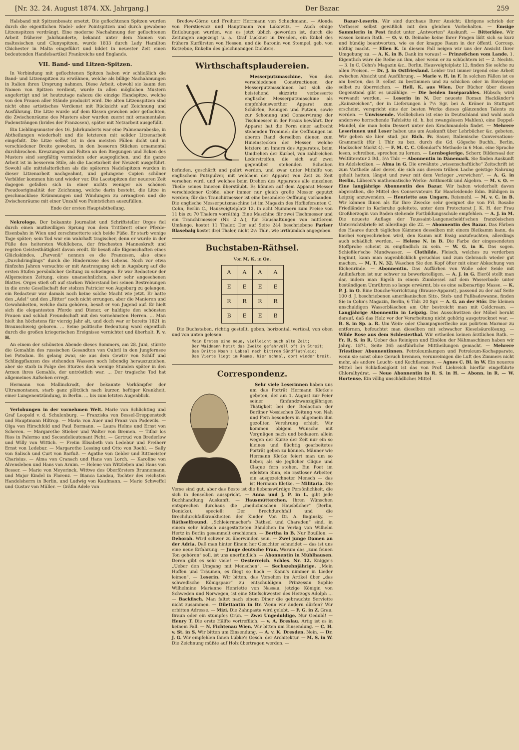[Nr. 32. 24. August 1874. XX. Jahrgang.] Der Bazar. 259
Halsband mit Spitzenbesatz ersetzt. Die geflochtenen Spitzen wurden durch die eigentlichen Nadel- oder Pointspitzen und durch gewobene Litzenspitzen verdrängt. Eine moderne Nachahmung der geflochtenen Arbeit früherer Jahrhunderte, bekannt unter dem Namen von maltesischen und Clunyspitzen, wurde 1833 durch Lady Hamilton Chichester in Malta eingeführt und bildet in neuester Zeit einen bedeutenden Handelsartikel Frankreichs und Englands.
VII. Band- und Litzen-Spitzen.
In Verbindung mit geflochtenen Spitzen haben wir schließlich die Band- und Litzenspitzen zu erwähnen, welche als billige Nachahmungen in Italien ihren Ursprung nahmen. Diese Arbeit, obwohl sie kaum den Namen von Spitzen verdient, wurde in allen möglichen Mustern angefertigt und ist heutzutage nahezu die einzige Handspitze, welche von den Frauen aller Stände producirt wird. Die alten Litzenspitzen sind nicht ohne artistisches Verdienst mit Rücksicht auf Zeichnung und Ausführung. Die Litze wurde auf dem Kissen gewoben oder geflochten, die Zwischenräume des Musters aber wurden zuerst mit ornamentalen Fadensträngen (brides der Franzosen), später mit Netzarbeit ausgefüllt.
Ein Lieblingsmuster des 16. Jahrhunderts war eine Palmenarabeske, in Abtheilungen wiederholt und die letzteren mit solider Litzenarbeit eingefaßt. Die Litze selbst ist in den meisten Fällen dicht und in verschiedener Breite gewoben, in den besseren Stücken ornamental durchbrochen. Kreuzungen und Falten an den Biegungen und Ecken des Musters sind sorgfältig vermieden oder ausgeglichen, und die ganze Arbeit ist in besserem Stile, als die Lacetarbeit der Neuzeit ausgeführt. Sowohl alle mittelalterlichen als die späteren Nadelspitzen wurden in dieser Litzenarbeit nachgeahmt, und gelungene Copien schöner Vorbilder kommen hin und wieder vor. Die Lacetspitzen der neueren Zeit dagegen gefallen sich in einer nichts weniger als schönen Pseudooriginalität der Zeichnung, welche darin besteht, die Litze in geschmacklose Krümmungen und Windungen zu arrangiren und die Zwischenräume mit einer Unzahl von Pointstichen auszufüllen.
Ende der ersten Hauptabtheilung.
Nekrologe. Der bekannte Journalist und Schriftsteller Orges fiel durch einen muthwilligen Sprung von dem Trittbrett einer Pferde-Eisenbahn in Wien und zerschmetterte sich beide Füße. Er starb wenige Tage später; sein Tod war ein wahrhaft tragischer, denn er wurde in der Fülle des heitersten Wohllebens, der frischesten Manneskraft und regsten Geistesthätigkeit davon ereilt. Er besaß alle Eigenschaften eines Glückskindes, „Parvenü“ nennen es die Franzosen, also eines „Durchdringlings“ durch die Hindernisse des Lebens. Noch vor etwa fünfzehn Jahren versuchte er mit Anstrengung sich in Augsburg auf die ersten Stufen persönlicher Geltung zu schwingen. Er war Redacteur der Allgemeinen Zeitung, eines unansehnlichen, aber sehr angesehenen Blattes. Orges stieß oft auf starken Widerstand bei seinen Bestrebungen in die erste Gesellschaft der stolzen Patricier von Augsburg zu gelangen, ein Redacteur war damals noch keine solche Macht wie jetzt. Er hatte den „Adel“ und den „Ritter“ noch nicht errungen, aber die Manieren und Gewohnheiten, welche dazu gehören, besaß er von Jugend auf. Er hielt sich die elegantesten Pferde und Diener, er huldigte den schönsten Frauen und schloß Freundschaft mit den vornehmsten Herren. … Man hielt ihn höchstens für vierzig Jahr alt, und doch war er bereits 1821 in Braunschweig geboren. … Seine politische Bedeutung ward eigentlich durch die großen kriegerischen Ereignisse vernichtet und überholt. F. v. H.
An einem der schönsten Abende dieses Sommers, am 28. Juni, stürzte die Gemahlin des russischen Gesandten von Oubril in den Jungfernsee bei Potsdam. Es gelang zwar, sie aus dem Gewirr von Schilf und Schlingpflanzen des stehenden Wassers noch lebendig herauszuziehen, aber sie starb in Folge des Sturzes doch wenige Stunden später in den Armen ihres Gemahls, der untröstlich war. … Der tragische Tod hat allgemeines Aufsehen erregt.
Hermann von Mallinckrodt, der bekannte Vorkämpfer der Ultramontanen, starb ganz plötzlich nach kurzer, heftiger Krankheit, einer Lungenentzündung, in Berlin. … bis zum letzten Augenblick.
Verlobungen in der vornehmen Welt. Marie von Schlichting und Graf Leopold v. d. Schulenburg. — Franziska von Bessel-Dreppenstedt und Hauptmann Hiltrop. — Maria von Auer und Franz von Podewils. — Olga von Hirschfeld und Paul Bormann. — Laura Helms und Ernst von Scheven. — Margarethe Stieber und Walter von Bremen. — Tiflar los Rios in Palermo und Secondelieutenant Picht. — Gertrud von Brederlow und Willy von Wittich. — Freiin Elisabeth von Ledebur und Freiherr Ernst von Ledebur. — Margarethe Lessing und Otto von Roehl. — Sally von Salisch und Curt von Barfuß. — Agathe von Gelder und Rittmeister Charisius. — Alma von Cranach und Hans von Lorch. — Karoline von Alvensleben und Hans von Arnim. — Helene von Witzleben und Hans von Besser. — Marie von Meyerinck, Wittwe des Oberförsters Brunnemann, und Major Kindel in Florenz. — Bianca Landau, Tochter des reichsten Handelsherrn in Berlin, und Ludwig von Kaufmann. — Marie Schweffel und Gustav von Müller. — Gräfin Adele von
Bredow-Görne und Freiherr Herrmann von Schuckmann. — Alonda von Fierstiewicz und Hauptmann von Lukowitz. — Auch einige Entlobungen wurden, wie es jetzt üblich geworden ist, durch die Zeitungen angezeigt u. a.: Graf Luckner in Dresden, ein Enkel des frühern Kurfürsten von Hessen, und die Baronin von Stempel, geb. von Kotzebue, Enkelin des gleichnamigen Dichters.
Wirthschaftsplaudereien.
Messerputzmaschine. Von den verschiedenen Constructionen der Messerputzmaschinen hat sich die beistehend skizzirte verbesserte englische Messerputzmaschine als empfehlenswerther Apparat zum Schärfen, Reinigen und Putzen, sowie zur Schonung und Conservirung der Tischmesser in der Praxis bewährt. Der Apparat hat die Form einer aufrecht stehenden Trommel; die Oeffnungen im oberen Rand derselben dienen zum Hineinstecken der Messer, welche letztere im Innern des Apparates, beim Umdrehen der Kurbel, von zahlreichen Lederstreifen, die sich auf zwei gegenüber stehenden Scheiben befinden, geschärft und polirt werden, und zwar unter Mithilfe von englischem Putzpulver, mit welchem der Apparat von Zeit zu Zeit versehen wird, und welches beim Drehen des Apparates alle einzelnen Theile seines Inneren überstäubt. Es können auf dem Apparat Messer verschiedener Größe, aber immer nur gleich große Messer geputzt werden; für das Tranchirmesser ist eine besondere Oeffnung vorhanden. Die englische Messerputzmaschine ist im Magazin des Hoflieferanten C. Cohn, Berlin C., Hausvoigteiplatz 12, in acht Nummern zum Preise von 11 bis zu 70 Thalern vorräthig. Eine Maschine für zwei Tischmesser und ein Tranchirmesser (Nr. 2 A.), für Haushaltungen von mittlerem Umfange, kostet 11 Thaler. Der auf Seite 244 beschriebene Pariser Blasebalg kostet drei Thaler, nicht 2½ Thlr., wie irrthümlich angegeben.
Buchstaben-Räthsel.
Von M. K. in Oe.
| A | A | A | A |
| E | E | E | E |
| R | R | R | R |
| B | E | E | B |
Die Buchstaben, richtig gestellt, geben, horizontal, vertical, von oben und von unten gelesen:
Mein Erstes eine neue, vielleicht auch alte Zeit;
Der Waidmann hetzt das Zweite gefahrvoll oft in Streit;
Das Dritte Noah's Labsal nach bittrem Sündfluthleid;
Das Vierte liegt im Raume, hier schmal, dort wieder breit.
Correspondenz.
Sehr viele Leserinnen haben uns um das Porträt Hermann Kletke's gebeten, der am 1. August zur Feier seiner fünfundzwanzigjährigen Thätigkeit bei der Redaction der Berliner Vossischen Zeitung von Nah und Fern besonders in allgemein ihm gezollten Verehrung erhielt. Wir kommen obigem Wunsche mit Vergnügen nach und bedauern allein wegen der Kürze der Zeit nur ein so kleines und flüchtig gearbeitetes Porträt geben zu können. Männer wie Hermann Kletke feiert man um so lieber, als sie jeglicher Clique und Claque fern stehen. Ein Poet im edelsten Sinn, ein rastloser Arbeiter, ein ausgezeichneter Mensch — das ist Hermann Kletke. — Militaria. Die Verse sind gut, aber das Beste ist die liebenswürdige Persönlichkeit, die sich in denselben ausspricht. — Anna und J. P. in L. gibt jede Buchhandlung Auskunft. — Hausmütterchen. Ihren Wünschen entsprechen durchaus die „medicinischen Hausbücher“ (Berlin, Denicke), speciell: Der Brechdurchfall und die Brechdurchfallkrankheiten der Kinder. Von Dr. A. Baginsky. — Räthselfreund. „Schleiermacher's Räthsel und Charaden“ sind, in einem sehr hübsch ausgestatteten Bändchen im Verlag von Wilhelm Hertz in Berlin gesammelt erschienen. — Bertha in B. Nur Bouillon. — Deborah. Wird schwer zu überwinden sein. — Zwei junge Damen an der Adria. Daß man hinter Einem her Gesichter schneidet — das ist uns eine neue Erfahrung. — Junge deutsche Frau. Warum das „zum feinen Ton gehören“ soll, ist uns unerfindlich. — Abonnentin in Mühlhausen. Deren gibt es sehr viele! — Oesterreich. Schles. Nr. 12. Knigge's „Ueber den Umgang mit Menschen“. — Sechszehnjährige. „Mein Hoffen und Träumen, es fliegt so hoch — Kann's nimmer in Lieder leimen“. — Leserin. Wir bitten, das Versehen im Artikel über „das schwedische Königspaar“ zu entschuldigen. Prinzessin Sophie Wilhelmine Marianne Henriette von Nassau, jetzige Königin von Schweden und Norwegen, ist eine Stiefschwester des Herzogs Adolph … — Backfisch. Man faltet nach einem Diner die gebrauchte Serviette nicht zusammen. — Dilettantin in Br. Wenn wir ändern dürfen? Wir erbitten Adresse. — Mizi. Die Zahnpasta wird gelobt. — F. G. in Z. Grau, Braun oder ein stumpfes Grün. — Zwei Ungeduldige. Nur Geduld! — Henry T. Die erste Hälfte vortrefflich. — v. A. Breslau. Artig ist es in keinem Fall. — N. Fichtenau Wien. Wir bitten um Einsendung. — C. H. v. St. in S. Wir bitten um Einsendung. — A. v. K. Dresden. Nein. — Dr. J. G. Wir empfehlen Ihnen Lübke's Gesch. der Architektur. — M. S. in W. Die Zeichnung müßte auf Holz übertragen werden. —
Bazar-Leserin. Wir sind durchaus Ihrer Ansicht; übrigens schrieb der Verfasser selbst gewißlich mit den gleichen Vorbehalten. — Emsige Sammlerin in Pest findet unter „Antworten“ Auskunft. — Bitterklee. Wir wissen keinen Rath. — O. v. O. Beinahe keine Ihrer Fragen läßt sich so kurz und bündig beantworten, wie es der knappe Raum in der öffentl. Corresp. nöthig macht. — Ellen K. In diesem Fall neigen wir uns der Ansicht Ihrer Umgebung zu. — A. K. in B. Dank im voraus! — Prinzeßchen vom Lande. 1. Eigentlich wäre die Reihe an ihm, aber wenn er zu schüchtern ist — 2. Nechts. — 3. In C. Cohn's Magazin &c., Berlin, Hausvoigteiplatz 12, finden Sie solche zu allen Preisen. — Dr. J. in Ostfriesland. Leider trat immer irgend eine Arbeit zwischen Absicht und Ausführung. — Marie v. H. in F. In solchen Fällen ist es am besten, das B. selbst zu bestimmen und zu schicken oder in Enveloppe selbst zu überreichen. — Hell. K. aus Wien. Der Bücher über diesen Gegenstand gibt es unzählige. — Die beiden Inséparables. Hübsch; wird verwandt werden. — Leserin in N. Der neueste Roman Hackländer's „Kainszeichen“, der in Lieferungen à 7½ Sgr. bei A. Kröner in Stuttgart erscheint, verspricht eins der besten Werke dieses glänzenden Talents zu werden. — Unwissende. Vielliebchen ist eine in Deutschland und wohl auch anderswo herrschende Tafelsitte (d. h. bei zwangslosen Mahlen), eine Doppel-Mandel, die man beim Dessert unter den Krachmandeln findet. — Mehrere Leserinnen und Leser haben uns um Auskunft über Lehrbücher &c. gebeten. Wir geben sie hier. stud. jur. Rich. Fr. Sauer, Italienische Conversations-Grammatik (für 1 Thlr. zu bez. durch die Gd. Gögsche Buchh., Berlin, Hackscher Markt 4). — F. M. C. C. Ollendorf's Methode in 6 Mon. eine Sprache lesen, schreiben, sprechen zu lernen. — Lernbegierige. Scherr, Bildersaal der Weltliteratur 2 Bd., 5⅓ Thlr. — Abonnentin in Dänemark. Sie finden Auskunft im Adelslexikon. — Alma in G. Die erwähnte „wissenschaftliche“ Zeitschrift ist zum Vortheile aller derer, die sich aus diesem trüben Lache geistige Nahrung geholt hatten, längst und zwar mit dem Verleger „verwichen“. — A. G. in Berlin. Lübsen's mathematische Werke: Arithmetik und Algebra. — M. v. O. — Eine langjährige Abonnentin des Bazar. Wir haben wiederholt davon abgerathen, die Mittel des Conservateurs für Haarleidende Edm. Bühligen in Leipzig anzuwenden. — Henriette aus Ungarn. Reismehl. — M. v. C. in B. Wir können Ihnen als für Ihre Zwecke sehr geeignet die von Frl. Rosalie Friedländer in Karlsruhe geleitete, unter dem Protectorat J. K. H. der Frau Großherzogin von Baden stehende Fortbildungsschule empfehlen. — A. J. in M. Die neueste Auflage der Toussaint-Langenscheidt'schen französischen Unterrichtsbriefe ist allerdings die 22. — Abonnentin des Bazar. Das Färben des Haares durch tägliches Kämmen desselben mit einem Bleikamm kann, da hierbei vorgeschrieben wird, den Kamm mit Essig anzufeuchten, allerdings auch schädlich werden. — Helene N. in B. Die Farbe der eingesendeten Stoffprobe scheint zu empfindlich zu sein. — W. G. in K. Das sogen. Schießler'sche Mundwasser. — Clothilde. Fleisch, welches zu verderben beginnt, kann man augenblicklich geruchlos und zum Gebrauch wieder gut machen. — M. T. N. 32. Waschen Sie den Kopf öfter mit einer Abkochung von Eichenrinde. — Abonnentin. Das Auffärben von Wolle oder Seide mit Anilinfarben ist nur schwer zu bewerkstelligen. — A. J. in G. Eieröl stellt man dar, indem man Eigelb in einem Zinnkessel auf dem Wasserbade unter beständigem Umrühren so lange erwärmt, bis es eine salbenartige Masse. — K. P. J. in O. Eine Douche-Vorrichtung (Brause-Apparat), passend zu der auf Seite 100 d. J. beschriebenen amerikanischen Sitz-, Steh- und Fußbadewanne, finden Sie in Cohn's Magazin, Berlin, 6 Thlr. 20 Sgr. — A. G. an der Stör. Die kleinen unschuldigen Wasserbläschen am Ohr bestreicht man mit Coldcream. — Langjährige Abonnentin in Leipzig. Das Ausschwitzen der Möbel beruht darauf, daß das Holz vor der Verarbeitung nicht gehörig ausgetrocknet war. — B. S. in Sp. a. R. Um Wein- oder Champagnerflecke aus polirtem Marmor zu entfernen, befeuchtet man dieselben mit schwacher Kieselsäurelösung. — Wilde Rose aus dem Schlesierthal. Wir ertheilen keinen ärztlichen Rath. — Fr. R. S. in R. Ueber das Reinigen und Einölen der Nähmaschinen haben wir Jahrg. 1871, Seite 365 ausführliche Mittheilungen gemacht. — Mehrere Triestiner Abonnentinnen. Petroleumlampen und Petroleum-Kochapparate, wenn sie sonst ohne Geruch brennen, verunreinigen die Luft des Zimmers nicht mehr, als andere Leucht- und Kochflammen. — Agnes C. Bl. in W. Ein neueres Mittel bei Schlaflosigkeit ist das von Prof. Liebreich hierfür eingeführte Chloralhydrat. — Neue Abonnentin in R. S. in H. — Abonn. in R. — W. Hortense. Ein völlig unschädliches Mittel